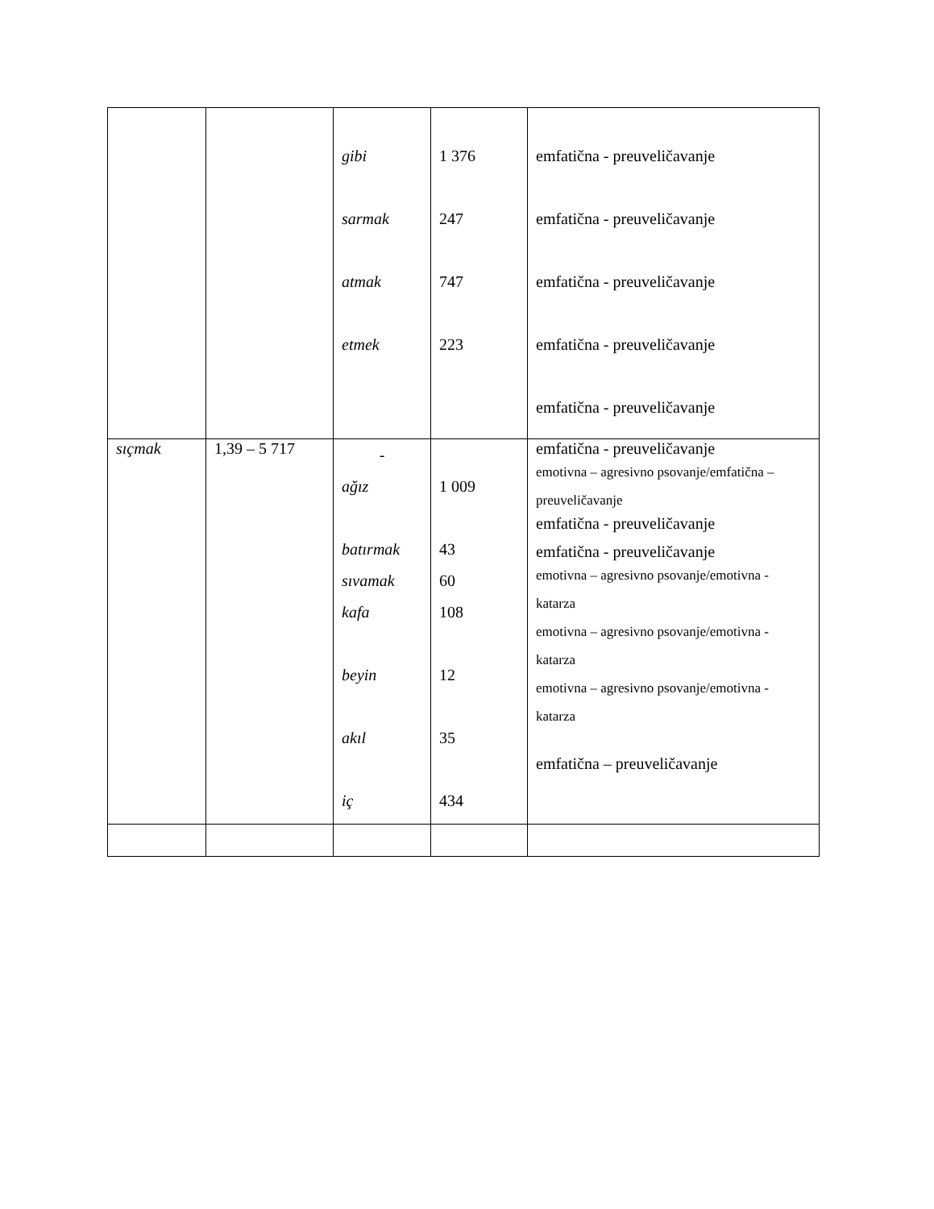| | | gibi sarmak atmak etmek | 1 376 247 747 223 | emfatična - preuveličavanje emfatična - preuveličavanje emfatična - preuveličavanje emfatična - preuveličavanje emfatična - preuveličavanje |
| sıçmak | 1,39 – 5 717 | - ağız batırmak sıvamak kafa beyin akıl iç | 1 009 43 60 108 12 35 434 | emfatična - preuveličavanje emotivna – agresivno psovanje/emfatična – preuveličavanje emfatična - preuveličavanje emfatična - preuveličavanje emotivna – agresivno psovanje/emotivna - katarza emotivna – agresivno psovanje/emotivna - katarza emotivna – agresivno psovanje/emotivna - katarza emfatična – preuveličavanje |